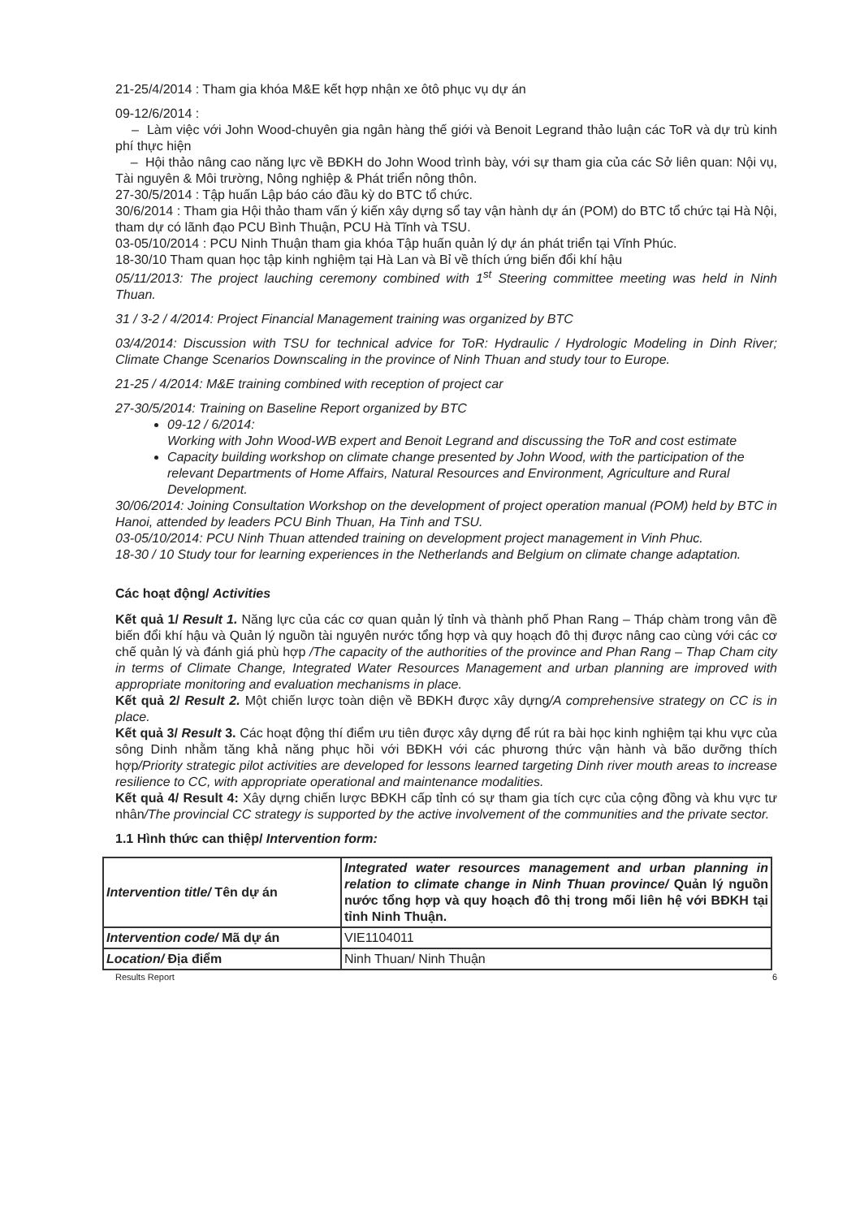21-25/4/2014 : Tham gia khóa M&E kết hợp nhận xe ôtô phục vụ dự án
09-12/6/2014 :
– Làm việc với John Wood-chuyên gia ngân hàng thế giới và Benoit Legrand thảo luận các ToR và dự trù kinh phí thực hiện
– Hội thảo nâng cao năng lực về BĐKH do John Wood trình bày, với sự tham gia của các Sở liên quan: Nội vụ, Tài nguyên & Môi trường, Nông nghiệp & Phát triển nông thôn.
27-30/5/2014 : Tập huấn Lập báo cáo đầu kỳ do BTC tổ chức.
30/6/2014 : Tham gia Hội thảo tham vấn ý kiến xây dựng sổ tay vận hành dự án (POM) do BTC tổ chức tại Hà Nội, tham dự có lãnh đạo PCU Bình Thuận, PCU Hà Tĩnh và TSU.
03-05/10/2014 : PCU Ninh Thuận tham gia khóa Tập huấn quản lý dự án phát triển tại Vĩnh Phúc.
18-30/10 Tham quan học tập kinh nghiệm tại Hà Lan và Bỉ về thích ứng biến đổi khí hậu
05/11/2013: The project lauching ceremony combined with 1<sup>st</sup> Steering committee meeting was held in Ninh Thuan.
31 / 3-2 / 4/2014: Project Financial Management training was organized by BTC
03/4/2014: Discussion with TSU for technical advice for ToR: Hydraulic / Hydrologic Modeling in Dinh River; Climate Change Scenarios Downscaling in the province of Ninh Thuan and study tour to Europe.
21-25 / 4/2014: M&E training combined with reception of project car
27-30/5/2014: Training on Baseline Report organized by BTC
09-12 / 6/2014:
Working with John Wood-WB expert and Benoit Legrand and discussing the ToR and cost estimate
Capacity building workshop on climate change presented by John Wood, with the participation of the relevant Departments of Home Affairs, Natural Resources and Environment, Agriculture and Rural Development.
30/06/2014: Joining Consultation Workshop on the development of project operation manual (POM) held by BTC in Hanoi, attended by leaders PCU Binh Thuan, Ha Tinh and TSU.
03-05/10/2014: PCU Ninh Thuan attended training on development project management in Vinh Phuc.
18-30 / 10 Study tour for learning experiences in the Netherlands and Belgium on climate change adaptation.
Các hoạt động/ Activities
Kết quả 1/ Result 1. Năng lực của các cơ quan quản lý tỉnh và thành phố Phan Rang – Tháp chàm trong vân đề biến đổi khí hậu và Quản lý nguồn tài nguyên nước tổng hợp và quy hoạch đô thị được nâng cao cùng với các cơ chế quản lý và đánh giá phù hợp /The capacity of the authorities of the province and Phan Rang – Thap Cham city in terms of Climate Change, Integrated Water Resources Management and urban planning are improved with appropriate monitoring and evaluation mechanisms in place.
Kết quả 2/ Result 2. Một chiến lược toàn diện về BĐKH được xây dựng/A comprehensive strategy on CC is in place.
Kết quả 3/ Result 3. Các hoạt động thí điểm ưu tiên được xây dựng để rút ra bài học kinh nghiệm tại khu vực của sông Dinh nhằm tăng khả năng phục hồi với BĐKH với các phương thức vận hành và bão dưỡng thích hợp/Priority strategic pilot activities are developed for lessons learned targeting Dinh river mouth areas to increase resilience to CC, with appropriate operational and maintenance modalities.
Kết quả 4/ Result 4: Xây dựng chiến lược BĐKH cấp tỉnh có sự tham gia tích cực của cộng đồng và khu vực tư nhân/The provincial CC strategy is supported by the active involvement of the communities and the private sector.
1.1 Hình thức can thiệp/ Intervention form:
| Intervention title/ Tên dự án | Integrated water resources management and urban planning in relation to climate change in Ninh Thuan province/ Quản lý nguồn nước tổng hợp và quy hoạch đô thị trong mối liên hệ với BĐKH tại tỉnh Ninh Thuận. |
| Intervention code/ Mã dự án | VIE1104011 |
| Location/ Địa điểm | Ninh Thuan/ Ninh Thuận |
Results Report 6